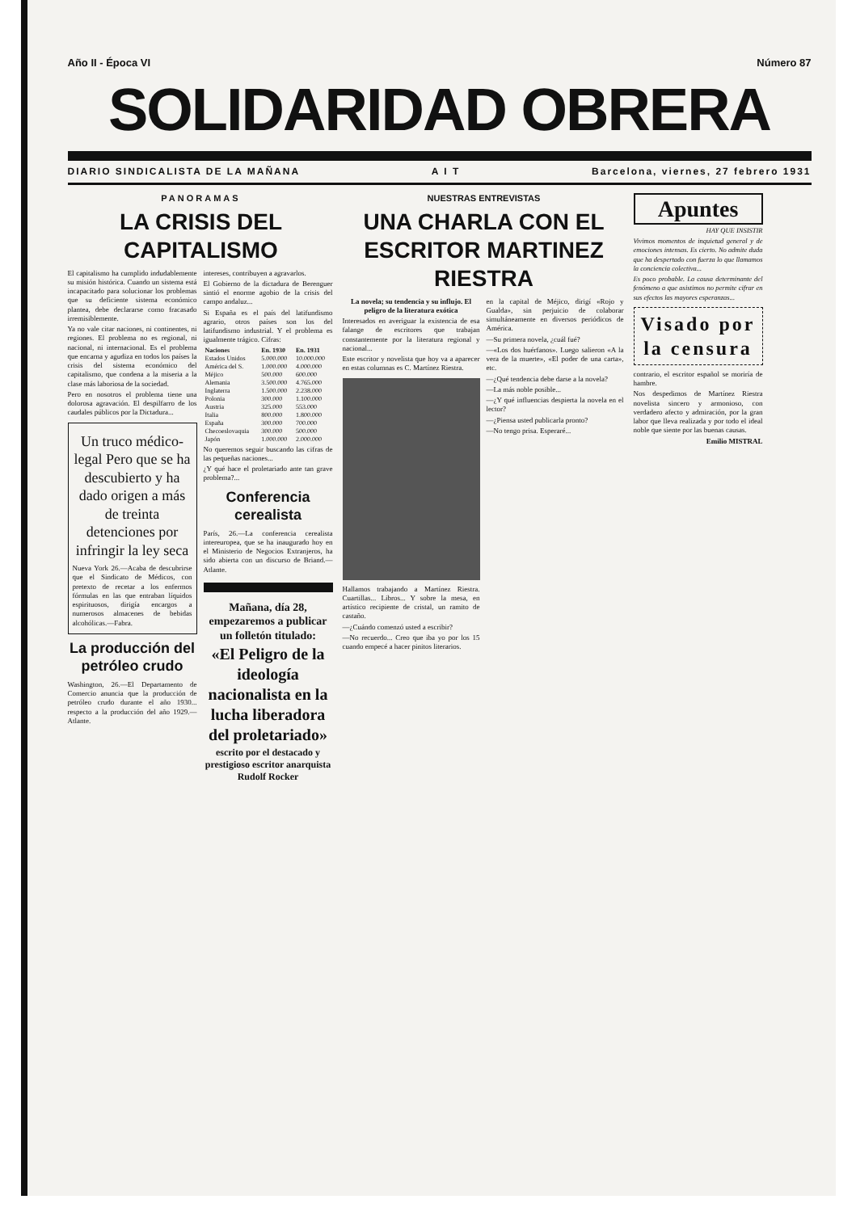Año II - Época VI Número 87
SOLIDARIDAD OBRERA
DIARIO SINDICALISTA DE LA MAÑANA A I T Barcelona, viernes, 27 febrero 1931
PANORAMAS
LA CRISIS DEL CAPITALISMO
El capitalismo ha cumplido indudablemente su misión histórica. Cuando un sistema está incapacitado para solucionar los problemas que su deficiente sistema económico plantea, debe declararse como fracasado irremisiblemente.
Ya no vale citar naciones, ni continentes, ni regiones. El problema no es regional, ni nacional, ni internacional. Es el problema que encarna y agudiza en todos los países la crisis del sistema económico del capitalismo, que condena a la miseria a la clase más laboriosa de la sociedad.
Pero en nosotros el problema tiene una dolorosa agravación. El despilfarro de los caudales públicos por la Dictadura...
Un truco médico-legal Pero que se ha descubierto y ha dado origen a más de treinta detenciones por infringir la ley seca
Nueva York 26.—Acaba de descubrirse que el Sindicato de Médicos, con pretexto de recetar a los enfermos fórmulas en las que entraban líquidos espirituosos, dirigía encargos a numerosos almacenes de bebidas alcohólicas.—Fabra.
La producción del petróleo crudo
Washington, 26.—El Departamento de Comercio anuncia que la producción de petróleo crudo durante el año 1930... respecto a la producción del año 1929.—Atlante.
intereses, contribuyen a agravarlos.
El Gobierno de la dictadura de Berenguer sintió el enorme agobio de la crisis del campo andaluz...
Si España es el país del latifundismo agrario, otros países son los del latifundismo industrial. Y el problema es igualmente trágico. Cifras:
| Naciones | En. 1930 | En. 1931 |
| --- | --- | --- |
| Estados Unidos | 5.000.000 | 10.000.000 |
| América del S. | 1.000.000 | 4.000.000 |
| Méjico | 500.000 | 600.000 |
| Alemania | 3.500.000 | 4.765.000 |
| Inglaterra | 1.500.000 | 2.238.000 |
| Polonia | 300.000 | 1.100.000 |
| Austria | 325.000 | 553.000 |
| Italia | 800.000 | 1.800.000 |
| España | 300.000 | 700.000 |
| Checoeslovaquia | 300.000 | 500.000 |
| Japón | 1.000.000 | 2.000.000 |
No queremos seguir buscando las cifras de las pequeñas naciones...
¿Y qué hace el proletariado ante tan grave problema?...
Conferencia cerealista
París, 26.—La conferencia cerealista intereuropea, que se ha inaugurado hoy en el Ministerio de Negocios Extranjeros, ha sido abierta con un discurso de Briand.—Atlante.
Mañana, día 28, empezaremos a publicar un folletón titulado:
«El Peligro de la ideología nacionalista en la lucha liberadora del proletariado»
escrito por el destacado y prestigioso escritor anarquista Rudolf Rocker
NUESTRAS ENTREVISTAS
UNA CHARLA CON EL ESCRITOR MARTINEZ RIESTRA
La novela; su tendencia y su influjo. El peligro de la literatura exótica
Interesados en averiguar la existencia de esa falange de escritores que trabajan constantemente por la literatura regional y nacional...
Este escritor y novelista que hoy va a aparecer en estas columnas es C. Martínez Riestra.
Hallamos trabajando a Martínez Riestra. Cuartillas... Libros... Y sobre la mesa, en artístico recipiente de cristal, un ramito de castaño.
—¿Cuándo comenzó usted a escribir?
—No recuerdo... Creo que iba yo por los 15 cuando empecé a hacer pinitos literarios.
en la capital de Méjico, dirigí «Rojo y Gualda», sin perjuicio de colaborar simultáneamente en diversos periódicos de América.
—Su primera novela, ¿cuál fué?
—«Los dos huérfanos». Luego salieron «A la vera de la muerte», «El poder de una carta», etc.
—¿Qué tendencia debe darse a la novela?
—La más noble posible...
—¿Y qué influencias despierta la novela en el lector?
—¿Piensa usted publicarla pronto?
—No tengo prisa. Esperaré...
Apuntes
HAY QUE INSISTIR
Vivimos momentos de inquietud general y de emociones intensas. Es cierto. No admite duda que ha despertado con fuerza lo que llamamos la conciencia colectiva...
Es poco probable. La causa determinante del fenómeno a que asistimos no permite cifrar en sus efectos las mayores esperanzas...
Visado por la censura
contrario, el escritor español se moriría de hambre.
Nos despedimos de Martínez Riestra novelista sincero y armonioso, con verdadero afecto y admiración, por la gran labor que lleva realizada y por todo el ideal noble que siente por las buenas causas.
Emilio MISTRAL